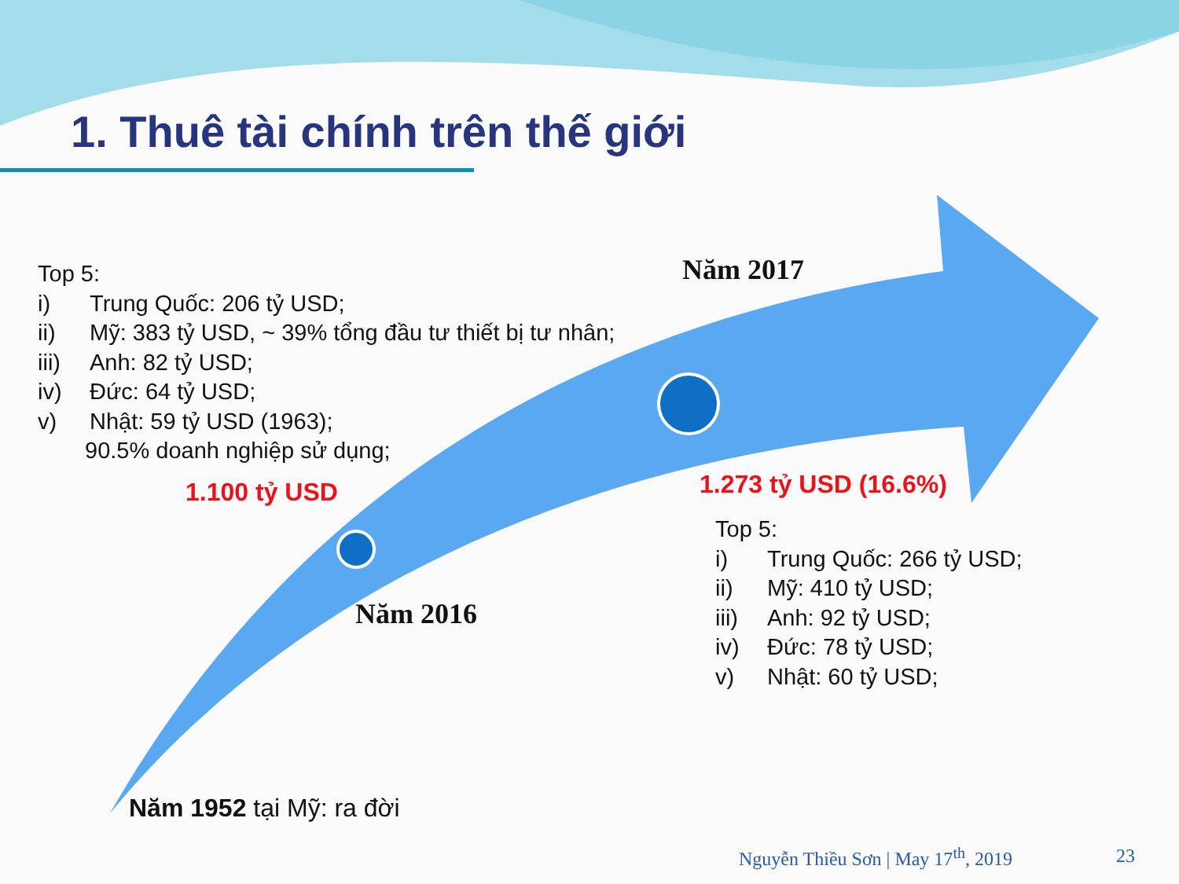1. Thuê tài chính trên thế giới
Top 5:
i) Trung Quốc: 206 tỷ USD;
ii) Mỹ: 383 tỷ USD, ~ 39% tổng đầu tư thiết bị tư nhân;
iii) Anh: 82 tỷ USD;
iv) Đức: 64 tỷ USD;
v) Nhật: 59 tỷ USD (1963);
90.5% doanh nghiệp sử dụng;
Năm 2017
1.100 tỷ USD 1.273 tỷ USD (16.6%)
Năm 2016
Top 5:
i) Trung Quốc: 266 tỷ USD;
ii) Mỹ: 410 tỷ USD;
iii) Anh: 92 tỷ USD;
iv) Đức: 78 tỷ USD;
v) Nhật: 60 tỷ USD;
Năm 1952 tại Mỹ: ra đời
Nguyễn Thiều Sơn | May 17<sup>th</sup>, 2019
23